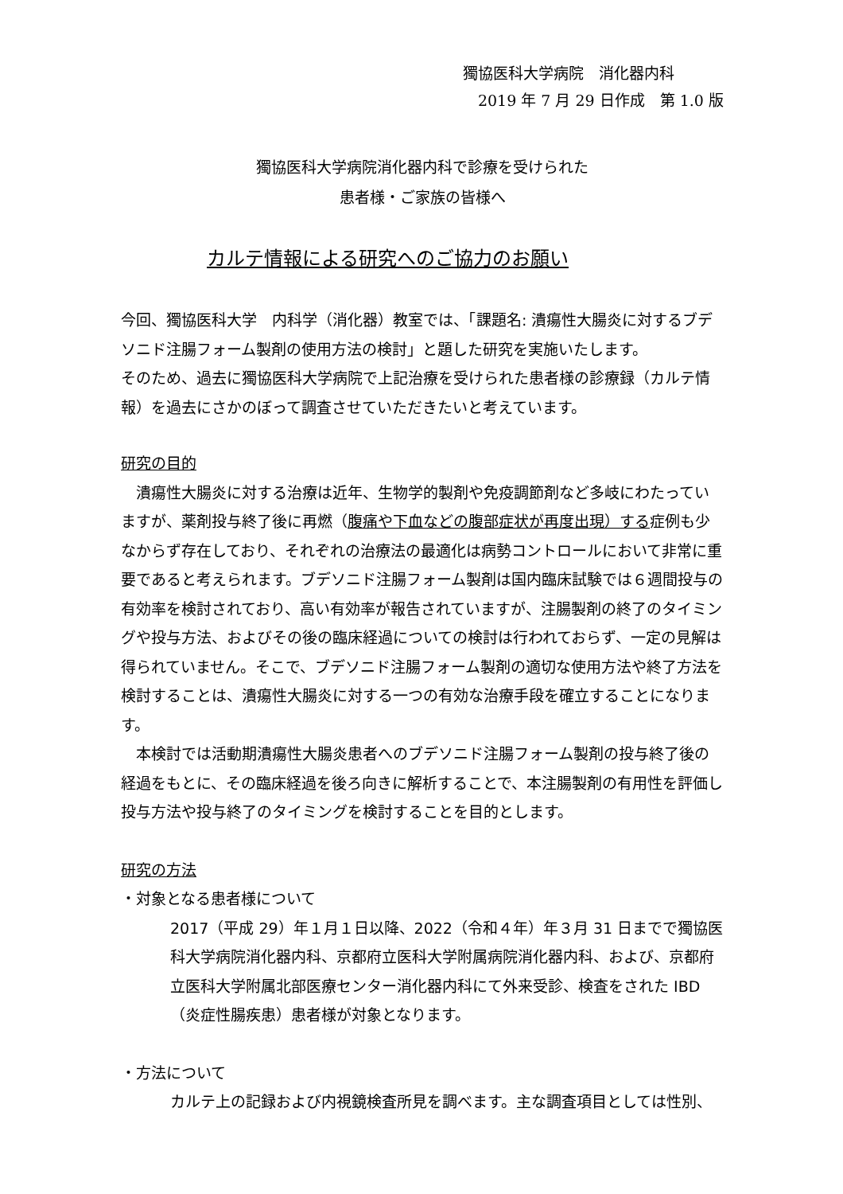獨協医科大学病院　消化器内科
2019 年 7 月 29 日作成　第 1.0 版
獨協医科大学病院消化器内科で診療を受けられた
患者様・ご家族の皆様へ
カルテ情報による研究へのご協力のお願い
今回、獨協医科大学　内科学（消化器）教室では、「課題名: 潰瘍性大腸炎に対するブデソニド注腸フォーム製剤の使用方法の検討」と題した研究を実施いたします。
そのため、過去に獨協医科大学病院で上記治療を受けられた患者様の診療録（カルテ情報）を過去にさかのぼって調査させていただきたいと考えています。
研究の目的
　潰瘍性大腸炎に対する治療は近年、生物学的製剤や免疫調節剤など多岐にわたっていますが、薬剤投与終了後に再燃（腹痛や下血などの腹部症状が再度出現）する症例も少なからず存在しており、それぞれの治療法の最適化は病勢コントロールにおいて非常に重要であると考えられます。ブデソニド注腸フォーム製剤は国内臨床試験では６週間投与の有効率を検討されており、高い有効率が報告されていますが、注腸製剤の終了のタイミングや投与方法、およびその後の臨床経過についての検討は行われておらず、一定の見解は得られていません。そこで、ブデソニド注腸フォーム製剤の適切な使用方法や終了方法を検討することは、潰瘍性大腸炎に対する一つの有効な治療手段を確立することになります。
　本検討では活動期潰瘍性大腸炎患者へのブデソニド注腸フォーム製剤の投与終了後の経過をもとに、その臨床経過を後ろ向きに解析することで、本注腸製剤の有用性を評価し投与方法や投与終了のタイミングを検討することを目的とします。
研究の方法
・対象となる患者様について
2017（平成 29）年１月１日以降、2022（令和４年）年３月 31 日までで獨協医科大学病院消化器内科、京都府立医科大学附属病院消化器内科、および、京都府立医科大学附属北部医療センター消化器内科にて外来受診、検査をされた IBD（炎症性腸疾患）患者様が対象となります。
・方法について
カルテ上の記録および内視鏡検査所見を調べます。主な調査項目としては性別、